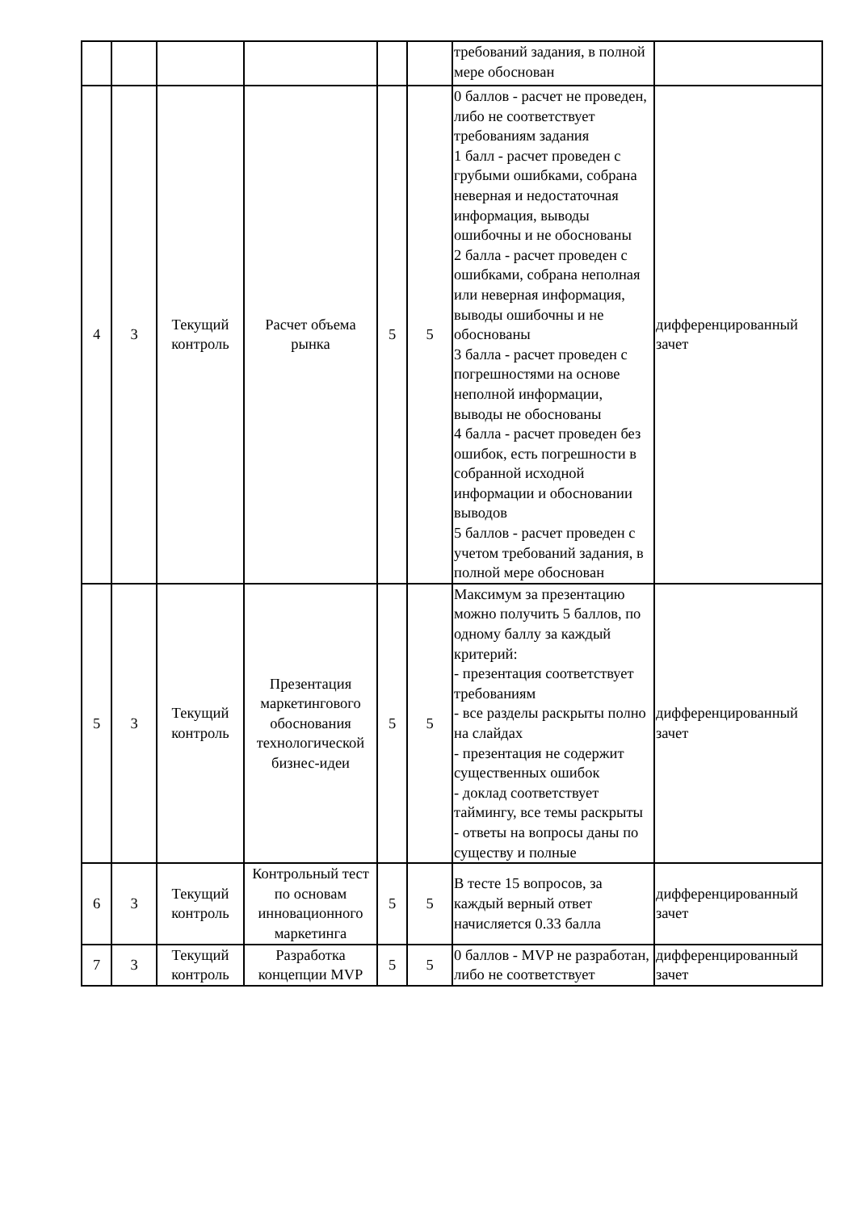| | | | | | | требований задания, в полной мере обоснован | |
| 4 | 3 | Текущий контроль | Расчет объема рынка | 5 | 5 | 0 баллов - расчет не проведен, либо не соответствует требованиям задания 1 балл - расчет проведен с грубыми ошибками, собрана неверная и недостаточная информация, выводы ошибочны и не обоснованы 2 балла - расчет проведен с ошибками, собрана неполная или неверная информация, выводы ошибочны и не обоснованы 3 балла - расчет проведен с погрешностями на основе неполной информации, выводы не обоснованы 4 балла - расчет проведен без ошибок, есть погрешности в собранной исходной информации и обосновании выводов 5 баллов - расчет проведен с учетом требований задания, в полной мере обоснован | дифференцированный зачет |
| 5 | 3 | Текущий контроль | Презентация маркетингового обоснования технологической бизнес-идеи | 5 | 5 | Максимум за презентацию можно получить 5 баллов, по одному баллу за каждый критерий: - презентация соответствует требованиям - все разделы раскрыты полно на слайдах - презентация не содержит существенных ошибок - доклад соответствует таймингу, все темы раскрыты - ответы на вопросы даны по существу и полные | дифференцированный зачет |
| 6 | 3 | Текущий контроль | Контрольный тест по основам инновационного маркетинга | 5 | 5 | В тесте 15 вопросов, за каждый верный ответ начисляется 0.33 балла | дифференцированный зачет |
| 7 | 3 | Текущий контроль | Разработка концепции MVP | 5 | 5 | 0 баллов - MVP не разработан, либо не соответствует | дифференцированный зачет |